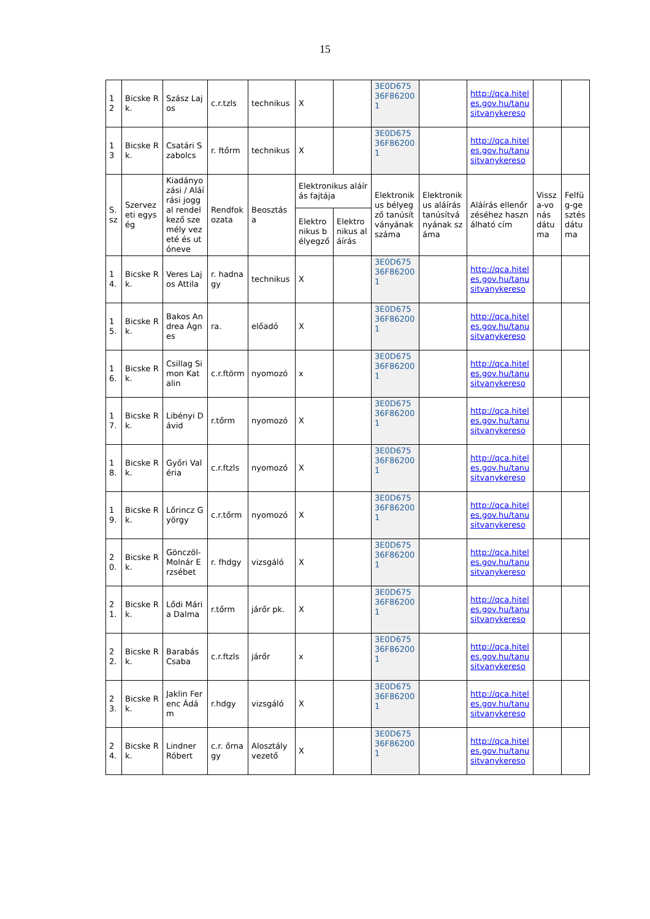15
| 1 2 | Bicske Rk. | Szász Lajos | c.r.tzls | technikus | X | | 3E0D675 36F86200 1 | | http://qca.hiteles.gov.hu/tanusitvanykereso | | |
| 1 3 | Bicske Rk. | Csatári Szabolcs | r. ftőrm | technikus | X | | 3E0D675 36F86200 1 | | http://qca.hiteles.gov.hu/tanusitvanykereso | | |
| S. sz | Szervezeti egység | Kiadányozási / Aláírási joggal rendelkező személy vezeté és utóneve | Rendfokozata | Beosztása | Elektronikus aláírás fajtája | | Elektronikus bélyegző tanúsítványának száma | Elektronikus aláírás tanúsítványának száma | Aláírás ellenőrzéséhez használható cím | Vissza-vonás dátuma | Felfüg-gesztés dátuma |
| | | | | | Elektronikus bélyegző | Elektronikus aláírás | | | | | |
| 1 4. | Bicske Rk. | Veres Lajos Attila | r. hadnagy | technikus | X | | 3E0D675 36F86200 1 | | http://qca.hiteles.gov.hu/tanusitvanykereso | | |
| 1 5. | Bicske Rk. | Bakos Andrea Ágnes | ra. | előadó | X | | 3E0D675 36F86200 1 | | http://qca.hiteles.gov.hu/tanusitvanykereso | | |
| 1 6. | Bicske Rk. | Csillag Simon Katalin | c.r.ftörm | nyomozó | x | | 3E0D675 36F86200 1 | | http://qca.hiteles.gov.hu/tanusitvanykereso | | |
| 1 7. | Bicske Rk. | Libényi Dávid | r.tőrm | nyomozó | X | | 3E0D675 36F86200 1 | | http://qca.hiteles.gov.hu/tanusitvanykereso | | |
| 1 8. | Bicske Rk. | Győri Valéria | c.r.ftzls | nyomozó | X | | 3E0D675 36F86200 1 | | http://qca.hiteles.gov.hu/tanusitvanykereso | | |
| 1 9. | Bicske Rk. | Lőrincz György | c.r.tőrm | nyomozó | X | | 3E0D675 36F86200 1 | | http://qca.hiteles.gov.hu/tanusitvanykereso | | |
| 2 0. | Bicske Rk. | Gönczöl-Molnár Erzsébet | r. fhdgy | vizsgáló | X | | 3E0D675 36F86200 1 | | http://qca.hiteles.gov.hu/tanusitvanykereso | | |
| 2 1. | Bicske Rk. | Lődi Mária Dalma | r.tőrm | járőr pk. | X | | 3E0D675 36F86200 1 | | http://qca.hiteles.gov.hu/tanusitvanykereso | | |
| 2 2. | Bicske Rk. | Barabás Csaba | c.r.ftzls | járőr | x | | 3E0D675 36F86200 1 | | http://qca.hiteles.gov.hu/tanusitvanykereso | | |
| 2 3. | Bicske Rk. | Jaklin Ferenc Ádám | r.hdgy | vizsgáló | X | | 3E0D675 36F86200 1 | | http://qca.hiteles.gov.hu/tanusitvanykereso | | |
| 2 4. | Bicske Rk. | Lindner Róbert | c.r. őrnagy | Alosztályvezető | X | | 3E0D675 36F86200 1 | | http://qca.hiteles.gov.hu/tanusitvanykereso | | |